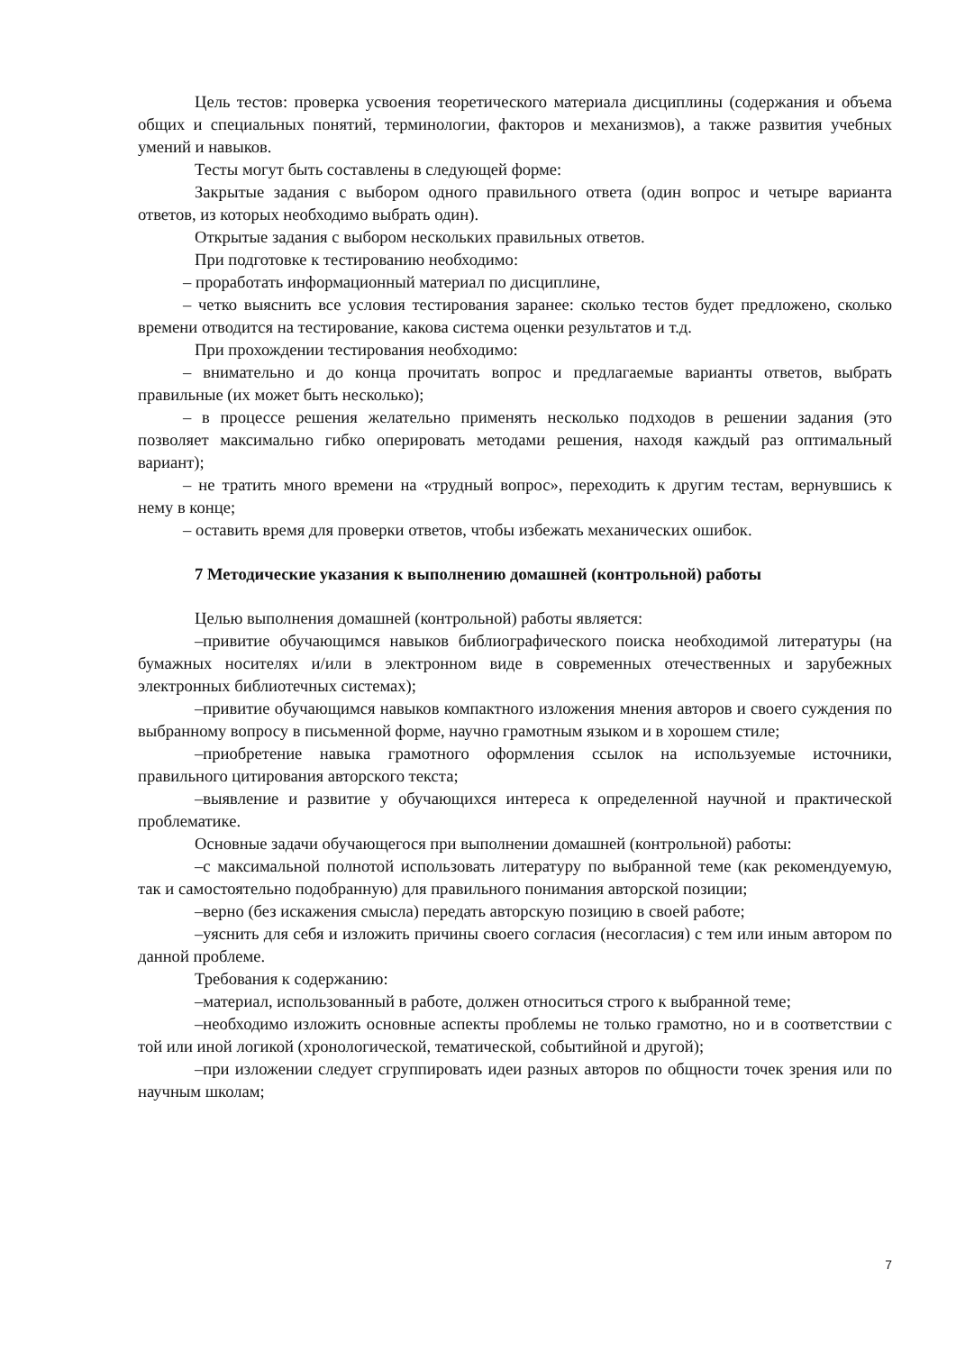Цель тестов: проверка усвоения теоретического материала дисциплины (содержания и объема общих и специальных понятий, терминологии, факторов и механизмов), а также развития учебных умений и навыков.
Тесты могут быть составлены в следующей форме:
Закрытые задания с выбором одного правильного ответа (один вопрос и четыре варианта ответов, из которых необходимо выбрать один).
Открытые задания с выбором нескольких правильных ответов.
При подготовке к тестированию необходимо:
– проработать информационный материал по дисциплине,
– четко выяснить все условия тестирования заранее: сколько тестов будет предложено, сколько времени отводится на тестирование, какова система оценки результатов и т.д.
При прохождении тестирования необходимо:
– внимательно и до конца прочитать вопрос и предлагаемые варианты ответов, выбрать правильные (их может быть несколько);
– в процессе решения желательно применять несколько подходов в решении задания (это позволяет максимально гибко оперировать методами решения, находя каждый раз оптимальный вариант);
– не тратить много времени на «трудный вопрос», переходить к другим тестам, вернувшись к нему в конце;
– оставить время для проверки ответов, чтобы избежать механических ошибок.
7 Методические указания к выполнению домашней (контрольной) работы
Целью выполнения домашней (контрольной) работы является:
–привитие обучающимся навыков библиографического поиска необходимой литературы (на бумажных носителях и/или в электронном виде в современных отечественных и зарубежных электронных библиотечных системах);
–привитие обучающимся навыков компактного изложения мнения авторов и своего суждения по выбранному вопросу в письменной форме, научно грамотным языком и в хорошем стиле;
–приобретение навыка грамотного оформления ссылок на используемые источники, правильного цитирования авторского текста;
–выявление и развитие у обучающихся интереса к определенной научной и практической проблематике.
Основные задачи обучающегося при выполнении домашней (контрольной) работы:
–с максимальной полнотой использовать литературу по выбранной теме (как рекомендуемую, так и самостоятельно подобранную) для правильного понимания авторской позиции;
–верно (без искажения смысла) передать авторскую позицию в своей работе;
–уяснить для себя и изложить причины своего согласия (несогласия) с тем или иным автором по данной проблеме.
Требования к содержанию:
–материал, использованный в работе, должен относиться строго к выбранной теме;
–необходимо изложить основные аспекты проблемы не только грамотно, но и в соответствии с той или иной логикой (хронологической, тематической, событийной и другой);
–при изложении следует сгруппировать идеи разных авторов по общности точек зрения или по научным школам;
7